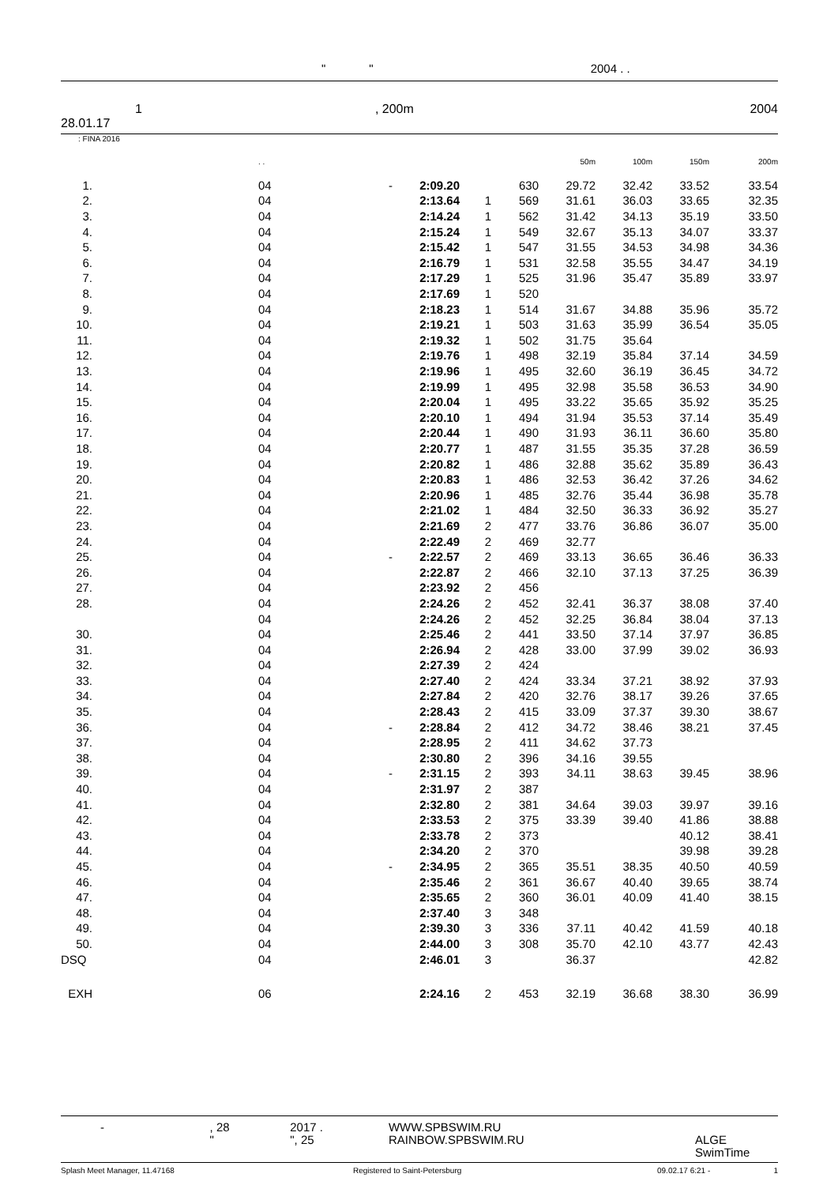" " 2004 . .
1, 200m 2004
28.01.17
: FINA 2016
| | | . . | | | | | 50m | 100m | 150m | 200m |
| 1. | | 04 | - | 2:09.20 | | 630 | 29.72 | 32.42 | 33.52 | 33.54 |
| 2. | | 04 | | 2:13.64 | 1 | 569 | 31.61 | 36.03 | 33.65 | 32.35 |
| 3. | | 04 | | 2:14.24 | 1 | 562 | 31.42 | 34.13 | 35.19 | 33.50 |
| 4. | | 04 | | 2:15.24 | 1 | 549 | 32.67 | 35.13 | 34.07 | 33.37 |
| 5. | | 04 | | 2:15.42 | 1 | 547 | 31.55 | 34.53 | 34.98 | 34.36 |
| 6. | | 04 | | 2:16.79 | 1 | 531 | 32.58 | 35.55 | 34.47 | 34.19 |
| 7. | | 04 | | 2:17.29 | 1 | 525 | 31.96 | 35.47 | 35.89 | 33.97 |
| 8. | | 04 | | 2:17.69 | 1 | 520 | | | | |
| 9. | | 04 | | 2:18.23 | 1 | 514 | 31.67 | 34.88 | 35.96 | 35.72 |
| 10. | | 04 | | 2:19.21 | 1 | 503 | 31.63 | 35.99 | 36.54 | 35.05 |
| 11. | | 04 | | 2:19.32 | 1 | 502 | 31.75 | 35.64 | | |
| 12. | | 04 | | 2:19.76 | 1 | 498 | 32.19 | 35.84 | 37.14 | 34.59 |
| 13. | | 04 | | 2:19.96 | 1 | 495 | 32.60 | 36.19 | 36.45 | 34.72 |
| 14. | | 04 | | 2:19.99 | 1 | 495 | 32.98 | 35.58 | 36.53 | 34.90 |
| 15. | | 04 | | 2:20.04 | 1 | 495 | 33.22 | 35.65 | 35.92 | 35.25 |
| 16. | | 04 | | 2:20.10 | 1 | 494 | 31.94 | 35.53 | 37.14 | 35.49 |
| 17. | | 04 | | 2:20.44 | 1 | 490 | 31.93 | 36.11 | 36.60 | 35.80 |
| 18. | | 04 | | 2:20.77 | 1 | 487 | 31.55 | 35.35 | 37.28 | 36.59 |
| 19. | | 04 | | 2:20.82 | 1 | 486 | 32.88 | 35.62 | 35.89 | 36.43 |
| 20. | | 04 | | 2:20.83 | 1 | 486 | 32.53 | 36.42 | 37.26 | 34.62 |
| 21. | | 04 | | 2:20.96 | 1 | 485 | 32.76 | 35.44 | 36.98 | 35.78 |
| 22. | | 04 | | 2:21.02 | 1 | 484 | 32.50 | 36.33 | 36.92 | 35.27 |
| 23. | | 04 | | 2:21.69 | 2 | 477 | 33.76 | 36.86 | 36.07 | 35.00 |
| 24. | | 04 | | 2:22.49 | 2 | 469 | 32.77 | | | |
| 25. | | 04 | - | 2:22.57 | 2 | 469 | 33.13 | 36.65 | 36.46 | 36.33 |
| 26. | | 04 | | 2:22.87 | 2 | 466 | 32.10 | 37.13 | 37.25 | 36.39 |
| 27. | | 04 | | 2:23.92 | 2 | 456 | | | | |
| 28. | | 04 | | 2:24.26 | 2 | 452 | 32.41 | 36.37 | 38.08 | 37.40 |
| | | 04 | | 2:24.26 | 2 | 452 | 32.25 | 36.84 | 38.04 | 37.13 |
| 30. | | 04 | | 2:25.46 | 2 | 441 | 33.50 | 37.14 | 37.97 | 36.85 |
| 31. | | 04 | | 2:26.94 | 2 | 428 | 33.00 | 37.99 | 39.02 | 36.93 |
| 32. | | 04 | | 2:27.39 | 2 | 424 | | | | |
| 33. | | 04 | | 2:27.40 | 2 | 424 | 33.34 | 37.21 | 38.92 | 37.93 |
| 34. | | 04 | | 2:27.84 | 2 | 420 | 32.76 | 38.17 | 39.26 | 37.65 |
| 35. | | 04 | | 2:28.43 | 2 | 415 | 33.09 | 37.37 | 39.30 | 38.67 |
| 36. | | 04 | - | 2:28.84 | 2 | 412 | 34.72 | 38.46 | 38.21 | 37.45 |
| 37. | | 04 | | 2:28.95 | 2 | 411 | 34.62 | 37.73 | | |
| 38. | | 04 | | 2:30.80 | 2 | 396 | 34.16 | 39.55 | | |
| 39. | | 04 | - | 2:31.15 | 2 | 393 | 34.11 | 38.63 | 39.45 | 38.96 |
| 40. | | 04 | | 2:31.97 | 2 | 387 | | | | |
| 41. | | 04 | | 2:32.80 | 2 | 381 | 34.64 | 39.03 | 39.97 | 39.16 |
| 42. | | 04 | | 2:33.53 | 2 | 375 | 33.39 | 39.40 | 41.86 | 38.88 |
| 43. | | 04 | | 2:33.78 | 2 | 373 | | | 40.12 | 38.41 |
| 44. | | 04 | | 2:34.20 | 2 | 370 | | | 39.98 | 39.28 |
| 45. | | 04 | - | 2:34.95 | 2 | 365 | 35.51 | 38.35 | 40.50 | 40.59 |
| 46. | | 04 | | 2:35.46 | 2 | 361 | 36.67 | 40.40 | 39.65 | 38.74 |
| 47. | | 04 | | 2:35.65 | 2 | 360 | 36.01 | 40.09 | 41.40 | 38.15 |
| 48. | | 04 | | 2:37.40 | 3 | 348 | | | | |
| 49. | | 04 | | 2:39.30 | 3 | 336 | 37.11 | 40.42 | 41.59 | 40.18 |
| 50. | | 04 | | 2:44.00 | 3 | 308 | 35.70 | 42.10 | 43.77 | 42.43 |
| DSQ | | 04 | | 2:46.01 | 3 | | 36.37 | | | 42.82 |
| EXH | | 06 | | 2:24.16 | 2 | 453 | 32.19 | 36.68 | 38.30 | 36.99 |
- , 28
"
2017 .
", 25
WWW.SPBSWIM.RU
RAINBOW.SPBSWIM.RU
ALGE SwimTime
Splash Meet Manager, 11.47168 Registered to Saint-Petersburg 09.02.17 6:21 - 1